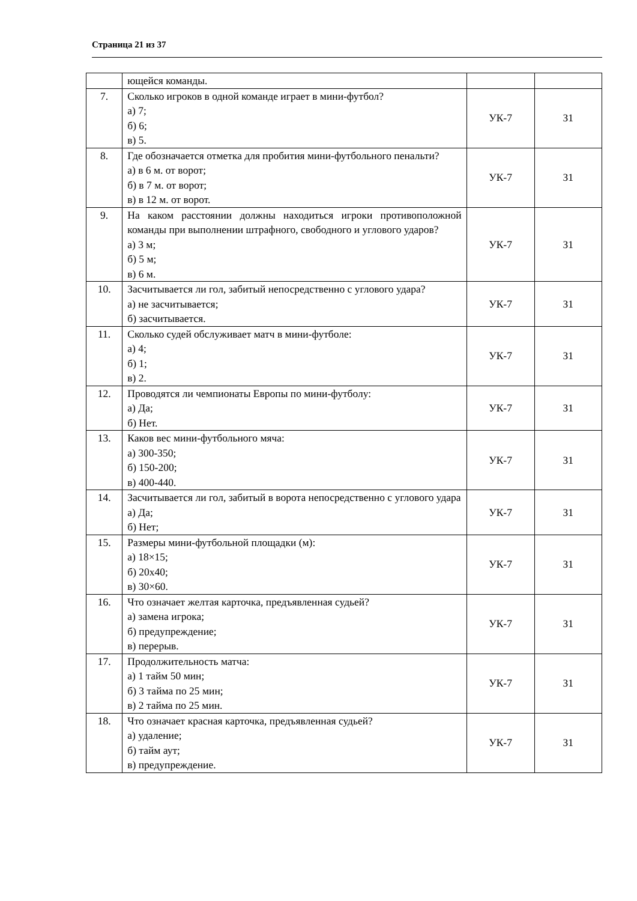Страница 21 из 37
| | ющейся команды. | | |
| 7. | Сколько игроков в одной команде играет в мини-футбол? а) 7; б) 6; в) 5. | УК-7 | З1 |
| 8. | Где обозначается отметка для пробития мини-футбольного пенальти? а) в 6 м. от ворот; б) в 7 м. от ворот; в) в 12 м. от ворот. | УК-7 | З1 |
| 9. | На каком расстоянии должны находиться игроки противоположной команды при выполнении штрафного, свободного и углового ударов? а) 3 м; б) 5 м; в) 6 м. | УК-7 | З1 |
| 10. | Засчитывается ли гол, забитый непосредственно с углового удара? а) не засчитывается; б) засчитывается. | УК-7 | З1 |
| 11. | Сколько судей обслуживает матч в мини-футболе: а) 4; б) 1; в) 2. | УК-7 | З1 |
| 12. | Проводятся ли чемпионаты Европы по мини-футболу: а) Да; б) Нет. | УК-7 | З1 |
| 13. | Каков вес мини-футбольного мяча: а) 300-350; б) 150-200; в) 400-440. | УК-7 | З1 |
| 14. | Засчитывается ли гол, забитый в ворота непосредственно с углового удара а) Да; б) Нет; | УК-7 | З1 |
| 15. | Размеры мини-футбольной площадки (м): а) 18×15; б) 20х40; в) 30×60. | УК-7 | З1 |
| 16. | Что означает желтая карточка, предъявленная судьей? а) замена игрока; б) предупреждение; в) перерыв. | УК-7 | З1 |
| 17. | Продолжительность матча: а) 1 тайм 50 мин; б) 3 тайма по 25 мин; в) 2 тайма по 25 мин. | УК-7 | З1 |
| 18. | Что означает красная карточка, предъявленная судьей? а) удаление; б) тайм аут; в) предупреждение. | УК-7 | З1 |